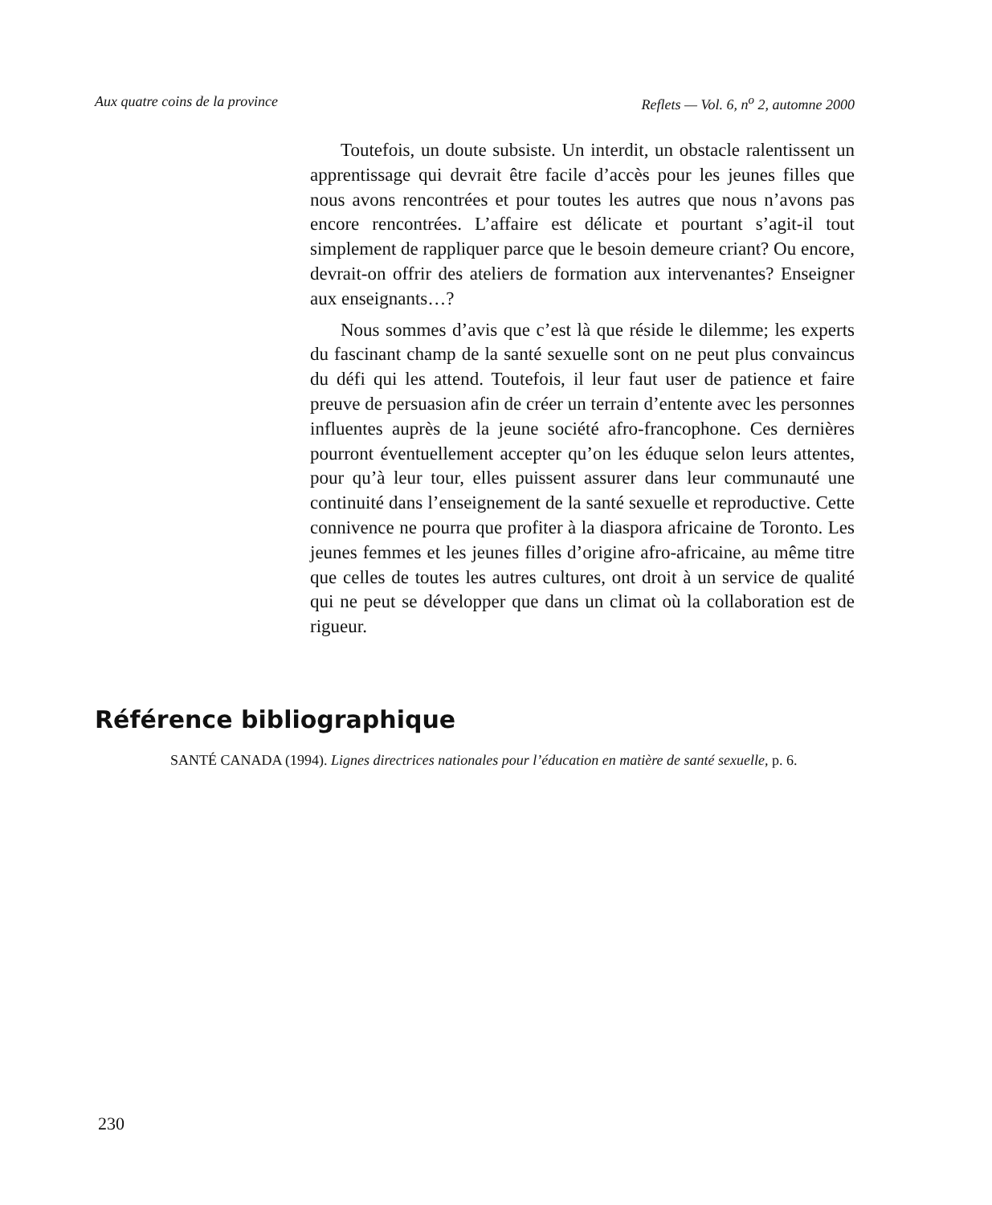Aux quatre coins de la province Reflets — Vol. 6, n<sup>o</sup> 2, automne 2000
Toutefois, un doute subsiste. Un interdit, un obstacle ralentissent un apprentissage qui devrait être facile d’accès pour les jeunes filles que nous avons rencontrées et pour toutes les autres que nous n’avons pas encore rencontrées. L’affaire est délicate et pourtant s’agit-il tout simplement de rappliquer parce que le besoin demeure criant? Ou encore, devrait-on offrir des ateliers de formation aux intervenantes? Enseigner aux enseignants…?
Nous sommes d’avis que c’est là que réside le dilemme; les experts du fascinant champ de la santé sexuelle sont on ne peut plus convaincus du défi qui les attend. Toutefois, il leur faut user de patience et faire preuve de persuasion afin de créer un terrain d’entente avec les personnes influentes auprès de la jeune société afro-francophone. Ces dernières pourront éventuellement accepter qu’on les éduque selon leurs attentes, pour qu’à leur tour, elles puissent assurer dans leur communauté une continuité dans l’enseignement de la santé sexuelle et reproductive. Cette connivence ne pourra que profiter à la diaspora africaine de Toronto. Les jeunes femmes et les jeunes filles d’origine afro-africaine, au même titre que celles de toutes les autres cultures, ont droit à un service de qualité qui ne peut se développer que dans un climat où la collaboration est de rigueur.
Référence bibliographique
SANTÉ CANADA (1994). Lignes directrices nationales pour l’éducation en matière de santé sexuelle, p. 6.
230